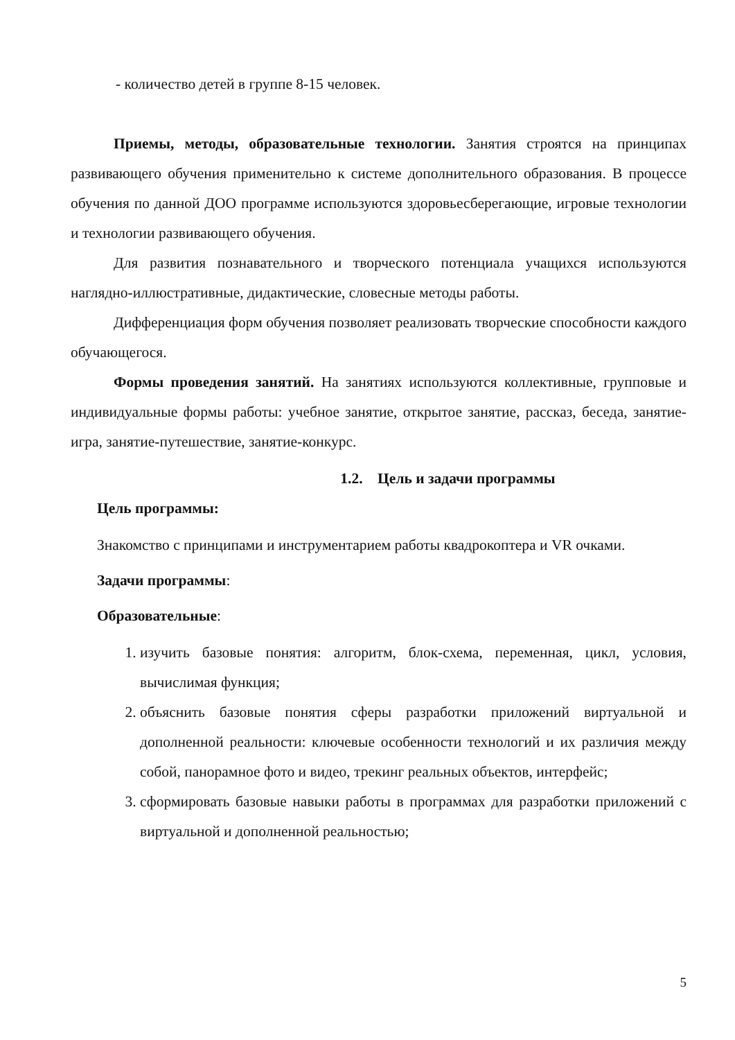- количество детей в группе 8-15 человек.
Приемы, методы, образовательные технологии. Занятия строятся на принципах развивающего обучения применительно к системе дополнительного образования. В процессе обучения по данной ДОО программе используются здоровьесберегающие, игровые технологии и технологии развивающего обучения.
Для развития познавательного и творческого потенциала учащихся используются наглядно-иллюстративные, дидактические, словесные методы работы.
Дифференциация форм обучения позволяет реализовать творческие способности каждого обучающегося.
Формы проведения занятий. На занятиях используются коллективные, групповые и индивидуальные формы работы: учебное занятие, открытое занятие, рассказ, беседа, занятие-игра, занятие-путешествие, занятие-конкурс.
1.2. Цель и задачи программы
Цель программы:
Знакомство с принципами и инструментарием работы квадрокоптера и VR очками.
Задачи программы:
Образовательные:
1. изучить базовые понятия: алгоритм, блок-схема, переменная, цикл, условия, вычислимая функция;
2. объяснить базовые понятия сферы разработки приложений виртуальной и дополненной реальности: ключевые особенности технологий и их различия между собой, панорамное фото и видео, трекинг реальных объектов, интерфейс;
3. сформировать базовые навыки работы в программах для разработки приложений с виртуальной и дополненной реальностью;
5